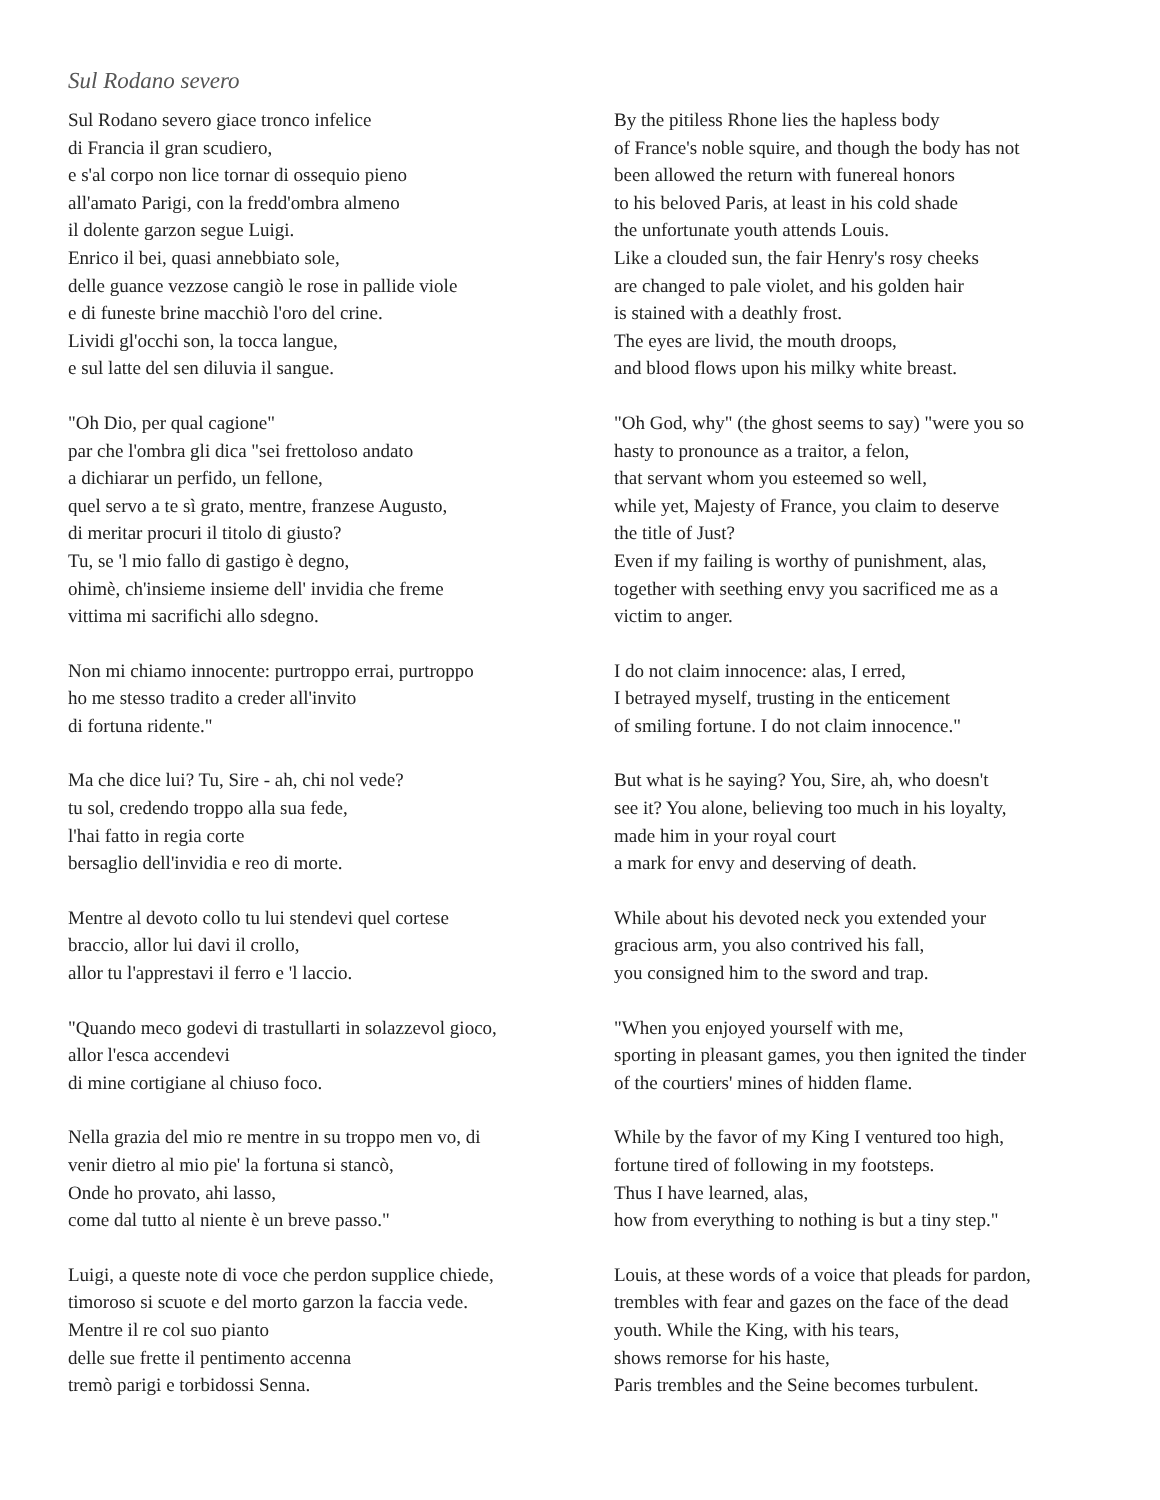Sul Rodano severo
Sul Rodano severo giace tronco infelice
di Francia il gran scudiero,
e s'al corpo non lice tornar di ossequio pieno
all'amato Parigi, con la fredd'ombra almeno
il dolente garzon segue Luigi.
Enrico il bei, quasi annebbiato sole,
delle guance vezzose cangiò le rose in pallide viole
e di funeste brine macchiò l'oro del crine.
Lividi gl'occhi son, la tocca langue,
e sul latte del sen diluvia il sangue.
By the pitiless Rhone lies the hapless body
of France's noble squire, and though the body has not
been allowed the return with funereal honors
to his beloved Paris, at least in his cold shade
the unfortunate youth attends Louis.
Like a clouded sun, the fair Henry's rosy cheeks
are changed to pale violet, and his golden hair
is stained with a deathly frost.
The eyes are livid, the mouth droops,
and blood flows upon his milky white breast.
"Oh Dio, per qual cagione"
par che l'ombra gli dica "sei frettoloso andato
a dichiarar un perfido, un fellone,
quel servo a te sì grato, mentre, franzese Augusto,
di meritar procuri il titolo di giusto?
Tu, se 'l mio fallo di gastigo è degno,
ohimè, ch'insieme insieme dell' invidia che freme
vittima mi sacrifichi allo sdegno.
"Oh God, why" (the ghost seems to say) "were you so
hasty to pronounce as a traitor, a felon,
that servant whom you esteemed so well,
while yet, Majesty of France, you claim to deserve
the title of Just?
Even if my failing is worthy of punishment, alas,
together with seething envy you sacrificed me as a
victim to anger.
Non mi chiamo innocente: purtroppo errai, purtroppo
ho me stesso tradito a creder all'invito
di fortuna ridente."
I do not claim innocence: alas, I erred,
I betrayed myself, trusting in the enticement
of smiling fortune. I do not claim innocence."
Ma che dice lui? Tu, Sire - ah, chi nol vede?
tu sol, credendo troppo alla sua fede,
l'hai fatto in regia corte
bersaglio dell'invidia e reo di morte.
But what is he saying? You, Sire, ah, who doesn't
see it? You alone, believing too much in his loyalty,
made him in your royal court
a mark for envy and deserving of death.
Mentre al devoto collo tu lui stendevi quel cortese
braccio, allor lui davi il crollo,
allor tu l'apprestavi il ferro e 'l laccio.
While about his devoted neck you extended your
gracious arm, you also contrived his fall,
you consigned him to the sword and trap.
"Quando meco godevi di trastullarti in solazzevol gioco,
allor l'esca accendevi
di mine cortigiane al chiuso foco.
"When you enjoyed yourself with me,
sporting in pleasant games, you then ignited the tinder
of the courtiers' mines of hidden flame.
Nella grazia del mio re mentre in su troppo men vo, di
venir dietro al mio pie' la fortuna si stancò,
Onde ho provato, ahi lasso,
come dal tutto al niente è un breve passo."
While by the favor of my King I ventured too high,
fortune tired of following in my footsteps.
Thus I have learned, alas,
how from everything to nothing is but a tiny step."
Luigi, a queste note di voce che perdon supplice chiede,
timoroso si scuote e del morto garzon la faccia vede.
Mentre il re col suo pianto
delle sue frette il pentimento accenna
tremò parigi e torbidossi Senna.
Louis, at these words of a voice that pleads for pardon,
trembles with fear and gazes on the face of the dead
youth. While the King, with his tears,
shows remorse for his haste,
Paris trembles and the Seine becomes turbulent.